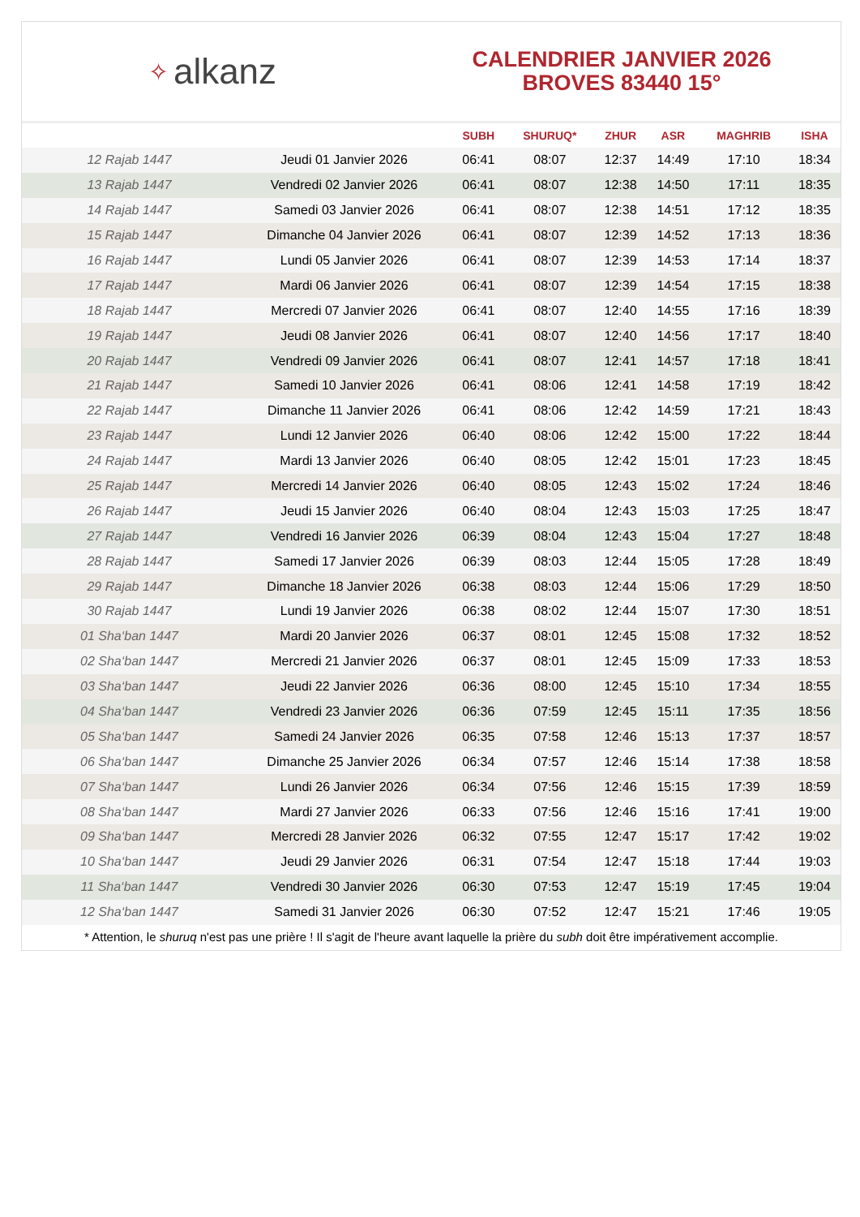✧ alkanz
CALENDRIER JANVIER 2026
BROVES 83440 15°
| | | SUBH | SHURUQ* | ZHUR | ASR | MAGHRIB | ISHA |
| --- | --- | --- | --- | --- | --- | --- | --- |
| 12 Rajab 1447 | Jeudi 01 Janvier 2026 | 06:41 | 08:07 | 12:37 | 14:49 | 17:10 | 18:34 |
| 13 Rajab 1447 | Vendredi 02 Janvier 2026 | 06:41 | 08:07 | 12:38 | 14:50 | 17:11 | 18:35 |
| 14 Rajab 1447 | Samedi 03 Janvier 2026 | 06:41 | 08:07 | 12:38 | 14:51 | 17:12 | 18:35 |
| 15 Rajab 1447 | Dimanche 04 Janvier 2026 | 06:41 | 08:07 | 12:39 | 14:52 | 17:13 | 18:36 |
| 16 Rajab 1447 | Lundi 05 Janvier 2026 | 06:41 | 08:07 | 12:39 | 14:53 | 17:14 | 18:37 |
| 17 Rajab 1447 | Mardi 06 Janvier 2026 | 06:41 | 08:07 | 12:39 | 14:54 | 17:15 | 18:38 |
| 18 Rajab 1447 | Mercredi 07 Janvier 2026 | 06:41 | 08:07 | 12:40 | 14:55 | 17:16 | 18:39 |
| 19 Rajab 1447 | Jeudi 08 Janvier 2026 | 06:41 | 08:07 | 12:40 | 14:56 | 17:17 | 18:40 |
| 20 Rajab 1447 | Vendredi 09 Janvier 2026 | 06:41 | 08:07 | 12:41 | 14:57 | 17:18 | 18:41 |
| 21 Rajab 1447 | Samedi 10 Janvier 2026 | 06:41 | 08:06 | 12:41 | 14:58 | 17:19 | 18:42 |
| 22 Rajab 1447 | Dimanche 11 Janvier 2026 | 06:41 | 08:06 | 12:42 | 14:59 | 17:21 | 18:43 |
| 23 Rajab 1447 | Lundi 12 Janvier 2026 | 06:40 | 08:06 | 12:42 | 15:00 | 17:22 | 18:44 |
| 24 Rajab 1447 | Mardi 13 Janvier 2026 | 06:40 | 08:05 | 12:42 | 15:01 | 17:23 | 18:45 |
| 25 Rajab 1447 | Mercredi 14 Janvier 2026 | 06:40 | 08:05 | 12:43 | 15:02 | 17:24 | 18:46 |
| 26 Rajab 1447 | Jeudi 15 Janvier 2026 | 06:40 | 08:04 | 12:43 | 15:03 | 17:25 | 18:47 |
| 27 Rajab 1447 | Vendredi 16 Janvier 2026 | 06:39 | 08:04 | 12:43 | 15:04 | 17:27 | 18:48 |
| 28 Rajab 1447 | Samedi 17 Janvier 2026 | 06:39 | 08:03 | 12:44 | 15:05 | 17:28 | 18:49 |
| 29 Rajab 1447 | Dimanche 18 Janvier 2026 | 06:38 | 08:03 | 12:44 | 15:06 | 17:29 | 18:50 |
| 30 Rajab 1447 | Lundi 19 Janvier 2026 | 06:38 | 08:02 | 12:44 | 15:07 | 17:30 | 18:51 |
| 01 Sha‘ban 1447 | Mardi 20 Janvier 2026 | 06:37 | 08:01 | 12:45 | 15:08 | 17:32 | 18:52 |
| 02 Sha‘ban 1447 | Mercredi 21 Janvier 2026 | 06:37 | 08:01 | 12:45 | 15:09 | 17:33 | 18:53 |
| 03 Sha‘ban 1447 | Jeudi 22 Janvier 2026 | 06:36 | 08:00 | 12:45 | 15:10 | 17:34 | 18:55 |
| 04 Sha‘ban 1447 | Vendredi 23 Janvier 2026 | 06:36 | 07:59 | 12:45 | 15:11 | 17:35 | 18:56 |
| 05 Sha‘ban 1447 | Samedi 24 Janvier 2026 | 06:35 | 07:58 | 12:46 | 15:13 | 17:37 | 18:57 |
| 06 Sha‘ban 1447 | Dimanche 25 Janvier 2026 | 06:34 | 07:57 | 12:46 | 15:14 | 17:38 | 18:58 |
| 07 Sha‘ban 1447 | Lundi 26 Janvier 2026 | 06:34 | 07:56 | 12:46 | 15:15 | 17:39 | 18:59 |
| 08 Sha‘ban 1447 | Mardi 27 Janvier 2026 | 06:33 | 07:56 | 12:46 | 15:16 | 17:41 | 19:00 |
| 09 Sha‘ban 1447 | Mercredi 28 Janvier 2026 | 06:32 | 07:55 | 12:47 | 15:17 | 17:42 | 19:02 |
| 10 Sha‘ban 1447 | Jeudi 29 Janvier 2026 | 06:31 | 07:54 | 12:47 | 15:18 | 17:44 | 19:03 |
| 11 Sha‘ban 1447 | Vendredi 30 Janvier 2026 | 06:30 | 07:53 | 12:47 | 15:19 | 17:45 | 19:04 |
| 12 Sha‘ban 1447 | Samedi 31 Janvier 2026 | 06:30 | 07:52 | 12:47 | 15:21 | 17:46 | 19:05 |
* Attention, le shuruq n'est pas une prière ! Il s'agit de l'heure avant laquelle la prière du subh doit être impérativement accomplie.